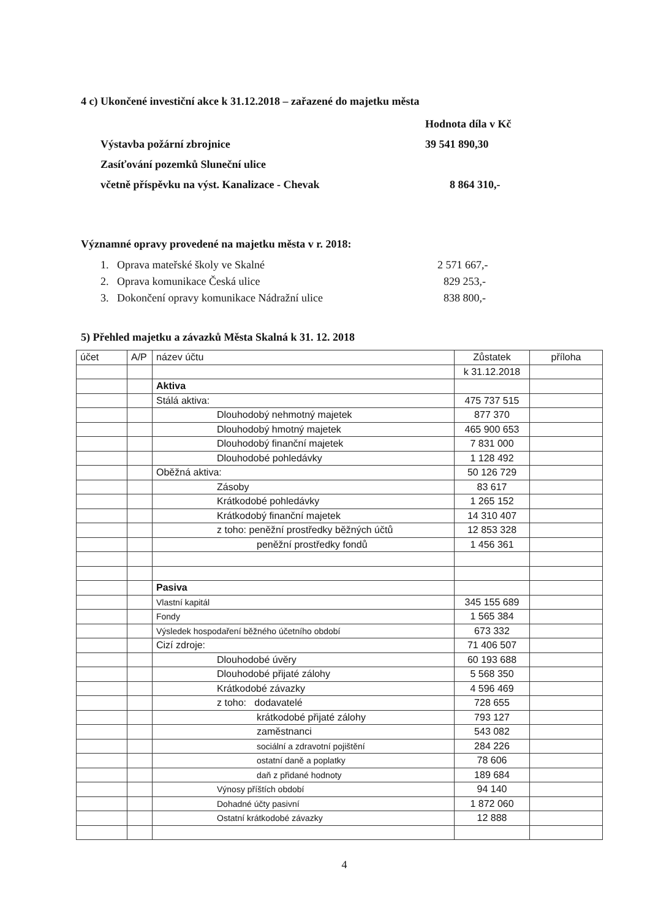4 c) Ukončené investiční akce k 31.12.2018 – zařazené do majetku města
Hodnota díla v Kč
Výstavba požární zbrojnice 39 541 890,30
Zasíťování pozemků Sluneční ulice
včetně příspěvku na výst. Kanalizace - Chevak 8 864 310,-
Významné opravy provedené na majetku města v r. 2018:
1. Oprava mateřské školy ve Skalné 2 571 667,-
2. Oprava komunikace Česká ulice 829 253,-
3. Dokončení opravy komunikace Nádražní ulice 838 800,-
5) Přehled majetku a závazků Města Skalná k 31. 12. 2018
| účet | A/P | název účtu | Zůstatek | příloha |
| | | | k 31.12.2018 | |
| | | Aktiva | | |
| | | Stálá aktiva: | 475 737 515 | |
| | | Dlouhodobý nehmotný majetek | 877 370 | |
| | | Dlouhodobý hmotný majetek | 465 900 653 | |
| | | Dlouhodobý finanční majetek | 7 831 000 | |
| | | Dlouhodobé pohledávky | 1 128 492 | |
| | | Oběžná aktiva: | 50 126 729 | |
| | | Zásoby | 83 617 | |
| | | Krátkodobé pohledávky | 1 265 152 | |
| | | Krátkodobý finanční majetek | 14 310 407 | |
| | | z toho: peněžní prostředky běžných účtů | 12 853 328 | |
| | | peněžní prostředky fondů | 1 456 361 | |
| | | Pasiva | | |
| | | Vlastní kapitál | 345 155 689 | |
| | | Fondy | 1 565 384 | |
| | | Výsledek hospodaření běžného účetního období | 673 332 | |
| | | Cizí zdroje: | 71 406 507 | |
| | | Dlouhodobé úvěry | 60 193 688 | |
| | | Dlouhodobé přijaté zálohy | 5 568 350 | |
| | | Krátkodobé závazky | 4 596 469 | |
| | | z toho: dodavatelé | 728 655 | |
| | | krátkodobé přijaté zálohy | 793 127 | |
| | | zaměstnanci | 543 082 | |
| | | sociální a zdravotní pojištění | 284 226 | |
| | | ostatní daně a poplatky | 78 606 | |
| | | daň z přidané hodnoty | 189 684 | |
| | | Výnosy příštích období | 94 140 | |
| | | Dohadné účty pasivní | 1 872 060 | |
| | | Ostatní krátkodobé závazky | 12 888 | |
4